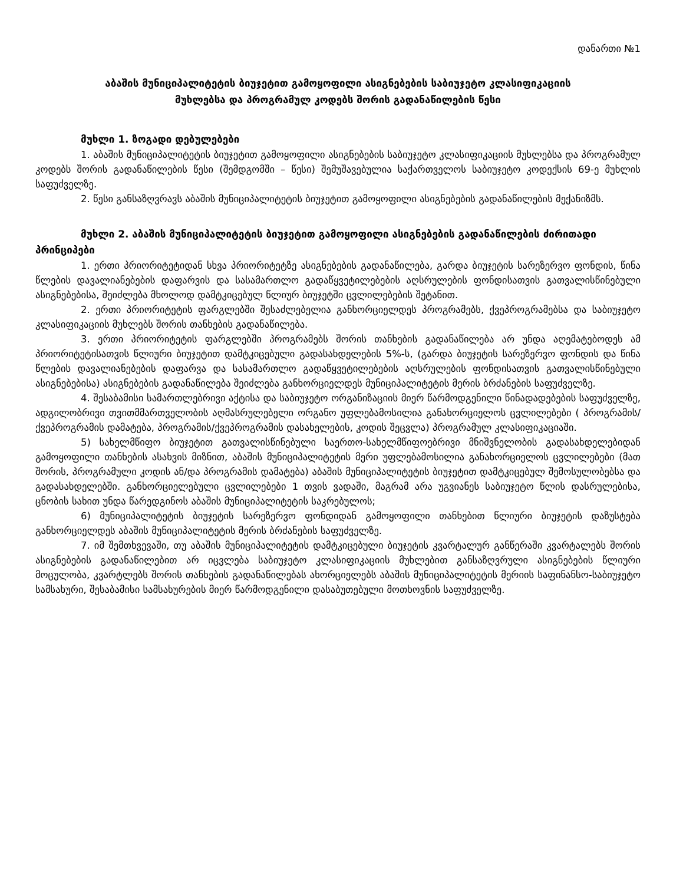დანართი №1
აბაშის მუნიციპალიტეტის ბიუჯეტით გამოყოფილი ასიგნებების საბიუჯეტო კლასიფიკაციის
მუხლებსა და პროგრამულ კოდებს შორის გადანაწილების წესი
მუხლი 1. ზოგადი დებულებები
1. აბაშის მუნიციპალიტეტის ბიუჯეტით გამოყოფილი ასიგნებების საბიუჯეტო კლასიფიკაციის მუხლებსა და პროგრამულ კოდებს შორის გადანაწილების წესი (შემდგომში – წესი) შემუშავებულია საქართველოს საბიუჯეტო კოდექსის 69-ე მუხლის საფუძველზე.
2. წესი განსაზღვრავს აბაშის მუნიციპალიტეტის ბიუჯეტით გამოყოფილი ასიგნებების გადანაწილების მექანიზმს.
მუხლი 2. აბაშის მუნიციპალიტეტის ბიუჯეტით გამოყოფილი ასიგნებების გადანაწილების ძირითადი პრინციპები
1. ერთი პრიორიტეტიდან სხვა პრიორიტეტზე ასიგნებების გადანაწილება, გარდა ბიუჯეტის სარეზერვო ფონდის, წინა წლების დავალიანებების დაფარვის და სასამართლო გადაწყვეტილებების აღსრულების ფონდისათვის გათვალისწინებული ასიგნებებისა, შეიძლება მხოლოდ დამტკიცებულ წლიურ ბიუჯეტში ცვლილებების შეტანით.
2. ერთი პრიორიტეტის ფარგლებში შესაძლებელია განხორციელდეს პროგრამებს, ქვეპროგრამებსა და საბიუჯეტო კლასიფიკაციის მუხლებს შორის თანხების გადანაწილება.
3. ერთი პრიორიტეტის ფარგლებში პროგრამებს შორის თანხების გადანაწილება არ უნდა აღემატებოდეს ამ პრიორიტეტისათვის წლიური ბიუჯეტით დამტკიცებული გადასახდელების 5%-ს, (გარდა ბიუჯეტის სარეზერვო ფონდის და წინა წლების დავალიანებების დაფარვა და სასამართლო გადაწყვეტილებების აღსრულების ფონდისათვის გათვალისწინებული ასიგნებებისა) ასიგნებების გადანაწილება შეიძლება განხორციელდეს მუნიციპალიტეტის მერის ბრძანების საფუძველზე.
4. შესაბამისი სამართლებრივი აქტისა და საბიუჯეტო ორგანიზაციის მიერ წარმოდგენილი წინადადებების საფუძველზე, ადგილობრივი თვითმმართველობის აღმასრულებელი ორგანო უფლებამოსილია განახორციელოს ცვლილებები ( პროგრამის/ ქვეპროგრამის დამატება, პროგრამის/ქვეპროგრამის დასახელების, კოდის შეცვლა) პროგრამულ კლასიფიკაციაში.
5) სახელმწიფო ბიუჯეტით გათვალისწინებული საერთო-სახელმწიფოებრივი მნიშვნელობის გადასახდელებიდან გამოყოფილი თანხების ასახვის მიზნით, აბაშის მუნიციპალიტეტის მერი უფლებამოსილია განახორციელოს ცვლილებები (მათ შორის, პროგრამული კოდის ან/და პროგრამის დამატება) აბაშის მუნიციპალიტეტის ბიუჯეტით დამტკიცებულ შემოსულობებსა და გადასახდელებში. განხორციელებული ცვლილებები 1 თვის ვადაში, მაგრამ არა უგვიანეს საბიუჯეტო წლის დასრულებისა, ცნობის სახით უნდა წარედგინოს აბაშის მუნიციპალიტეტის საკრებულოს;
6) მუნიციპალიტეტის ბიუჯეტის სარეზერვო ფონდიდან გამოყოფილი თანხებით წლიური ბიუჯეტის დაზუსტება განხორციელდეს აბაშის მუნიციპალიტეტის მერის ბრძანების საფუძველზე.
7. იმ შემთხვევაში, თუ აბაშის მუნიციპალიტეტის დამტკიცებული ბიუჯეტის კვარტალურ განწერაში კვარტალებს შორის ასიგნებების გადანაწილებით არ იცვლება საბიუჯეტო კლასიფიკაციის მუხლებით განსაზღვრული ასიგნებების წლიური მოცულობა, კვარტლებს შორის თანხების გადანაწილებას ახორციელებს აბაშის მუნიციპალიტეტის მერიის საფინანსო-საბიუჯეტო სამსახური, შესაბამისი სამსახურების მიერ წარმოდგენილი დასაბუთებული მოთხოვნის საფუძველზე.